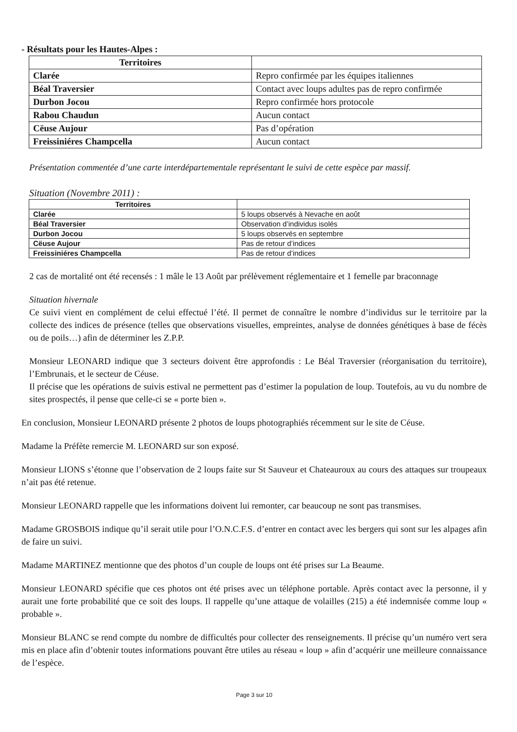- Résultats pour les Hautes-Alpes :
| Territoires | |
| Clarée | Repro confirmée par les équipes italiennes |
| Béal Traversier | Contact avec loups adultes pas de repro confirmée |
| Durbon Jocou | Repro confirmée hors protocole |
| Rabou Chaudun | Aucun contact |
| Cëuse Aujour | Pas d’opération |
| Freissiniéres Champcella | Aucun contact |
Présentation commentée d’une carte interdépartementale représentant le suivi de cette espèce par massif.
Situation (Novembre 2011) :
| Territoires | |
| Clarée | 5 loups observés à Nevache en août |
| Béal Traversier | Observation d’individus isolés |
| Durbon Jocou | 5 loups observés en septembre |
| Cëuse Aujour | Pas de retour d’indices |
| Freissiniéres Champcella | Pas de retour d’indices |
2 cas de mortalité ont été recensés : 1 mâle le 13 Août par prélèvement réglementaire et 1 femelle par braconnage
Situation hivernale
Ce suivi vient en complément de celui effectué l’été. Il permet de connaître le nombre d’individus sur le territoire par la collecte des indices de présence (telles que observations visuelles, empreintes, analyse de données génétiques à base de fécès ou de poils…) afin de déterminer les Z.P.P.
Monsieur LEONARD indique que 3 secteurs doivent être approfondis : Le Béal Traversier (réorganisation du territoire), l’Embrunais, et le secteur de Céuse.
Il précise que les opérations de suivis estival ne permettent pas d’estimer la population de loup. Toutefois, au vu du nombre de sites prospectés, il pense que celle-ci se « porte bien ».
En conclusion, Monsieur LEONARD présente 2 photos de loups photographiés récemment sur le site de Céuse.
Madame la Préfète remercie M. LEONARD sur son exposé.
Monsieur LIONS s’étonne que l’observation de 2 loups faite sur St Sauveur et Chateauroux au cours des attaques sur troupeaux n’ait pas été retenue.
Monsieur LEONARD rappelle que les informations doivent lui remonter, car beaucoup ne sont pas transmises.
Madame GROSBOIS indique qu’il serait utile pour l’O.N.C.F.S. d’entrer en contact avec les bergers qui sont sur les alpages afin de faire un suivi.
Madame MARTINEZ mentionne que des photos d’un couple de loups ont été prises sur La Beaume.
Monsieur LEONARD spécifie que ces photos ont été prises avec un téléphone portable. Après contact avec la personne, il y aurait une forte probabilité que ce soit des loups. Il rappelle qu’une attaque de volailles (215) a été indemnisée comme loup « probable ».
Monsieur BLANC se rend compte du nombre de difficultés pour collecter des renseignements. Il précise qu’un numéro vert sera mis en place afin d’obtenir toutes informations pouvant être utiles au réseau « loup » afin d’acquérir une meilleure connaissance de l’espèce.
Page 3 sur 10